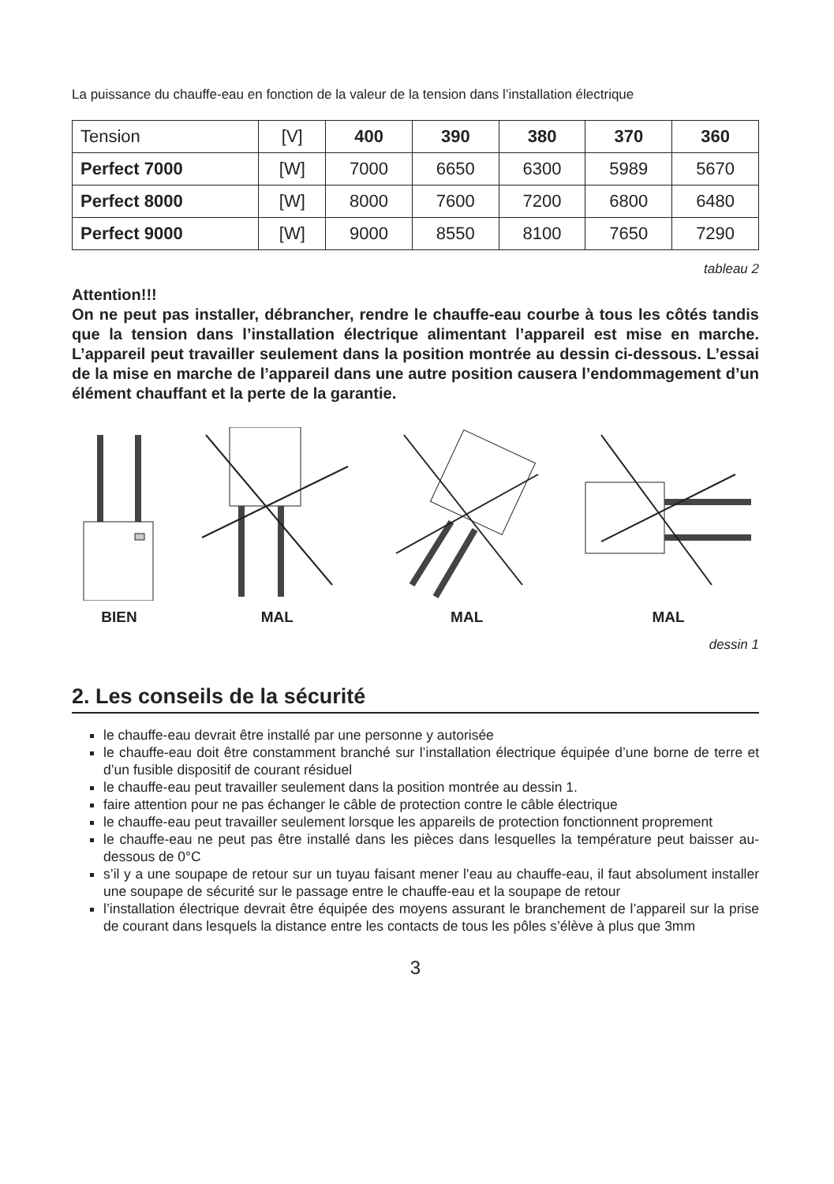La puissance du chauffe-eau en fonction de la valeur de la tension dans l’installation électrique
| Tension | [V] | 400 | 390 | 380 | 370 | 360 |
| Perfect 7000 | [W] | 7000 | 6650 | 6300 | 5989 | 5670 |
| Perfect 8000 | [W] | 8000 | 7600 | 7200 | 6800 | 6480 |
| Perfect 9000 | [W] | 9000 | 8550 | 8100 | 7650 | 7290 |
tableau 2
Attention!!!
On ne peut pas installer, débrancher, rendre le chauffe-eau courbe à tous les côtés tandis que la tension dans l’installation électrique alimentant l’appareil est mise en marche. L’appareil peut travailler seulement dans la position montrée au dessin ci-dessous. L’essai de la mise en marche de l’appareil dans une autre position causera l’endommagement d’un élément chauffant et la perte de la garantie.
BIEN MAL MAL MAL
dessin 1
2. Les conseils de la sécurité
le chauffe-eau devrait être installé par une personne y autorisée
le chauffe-eau doit être constamment branché sur l’installation électrique équipée d’une borne de terre et d’un fusible dispositif de courant résiduel
le chauffe-eau peut travailler seulement dans la position montrée au dessin 1.
faire attention pour ne pas échanger le câble de protection contre le câble électrique
le chauffe-eau peut travailler seulement lorsque les appareils de protection fonctionnent proprement
le chauffe-eau ne peut pas être installé dans les pièces dans lesquelles la température peut baisser au-dessous de 0°C
s’il y a une soupape de retour sur un tuyau faisant mener l’eau au chauffe-eau, il faut absolument installer une soupape de sécurité sur le passage entre le chauffe-eau et la soupape de retour
l’installation électrique devrait être équipée des moyens assurant le branchement de l’appareil sur la prise de courant dans lesquels la distance entre les contacts de tous les pôles s’élève à plus que 3mm
3